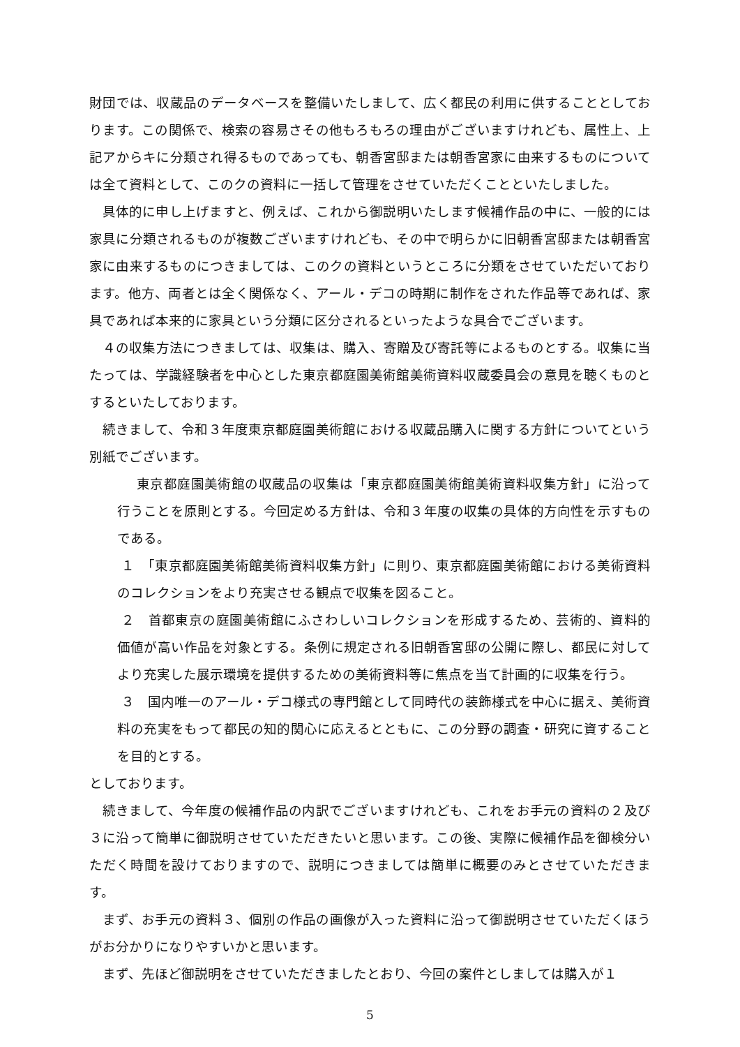財団では、収蔵品のデータベースを整備いたしまして、広く都民の利用に供することとしております。この関係で、検索の容易さその他もろもろの理由がございますけれども、属性上、上記アからキに分類され得るものであっても、朝香宮邸または朝香宮家に由来するものについては全て資料として、このクの資料に一括して管理をさせていただくことといたしました。
具体的に申し上げますと、例えば、これから御説明いたします候補作品の中に、一般的には家具に分類されるものが複数ございますけれども、その中で明らかに旧朝香宮邸または朝香宮家に由来するものにつきましては、このクの資料というところに分類をさせていただいております。他方、両者とは全く関係なく、アール・デコの時期に制作をされた作品等であれば、家具であれば本来的に家具という分類に区分されるといったような具合でございます。
４の収集方法につきましては、収集は、購入、寄贈及び寄託等によるものとする。収集に当たっては、学識経験者を中心とした東京都庭園美術館美術資料収蔵委員会の意見を聴くものとするといたしております。
続きまして、令和３年度東京都庭園美術館における収蔵品購入に関する方針についてという別紙でございます。
東京都庭園美術館の収蔵品の収集は「東京都庭園美術館美術資料収集方針」に沿って行うことを原則とする。今回定める方針は、令和３年度の収集の具体的方向性を示すものである。
１　「東京都庭園美術館美術資料収集方針」に則り、東京都庭園美術館における美術資料のコレクションをより充実させる観点で収集を図ること。
２　首都東京の庭園美術館にふさわしいコレクションを形成するため、芸術的、資料的価値が高い作品を対象とする。条例に規定される旧朝香宮邸の公開に際し、都民に対してより充実した展示環境を提供するための美術資料等に焦点を当て計画的に収集を行う。
３　国内唯一のアール・デコ様式の専門館として同時代の装飾様式を中心に据え、美術資料の充実をもって都民の知的関心に応えるとともに、この分野の調査・研究に資することを目的とする。
としております。
続きまして、今年度の候補作品の内訳でございますけれども、これをお手元の資料の２及び３に沿って簡単に御説明させていただきたいと思います。この後、実際に候補作品を御検分いただく時間を設けておりますので、説明につきましては簡単に概要のみとさせていただきます。
まず、お手元の資料３、個別の作品の画像が入った資料に沿って御説明させていただくほうがお分かりになりやすいかと思います。
まず、先ほど御説明をさせていただきましたとおり、今回の案件としましては購入が１
5